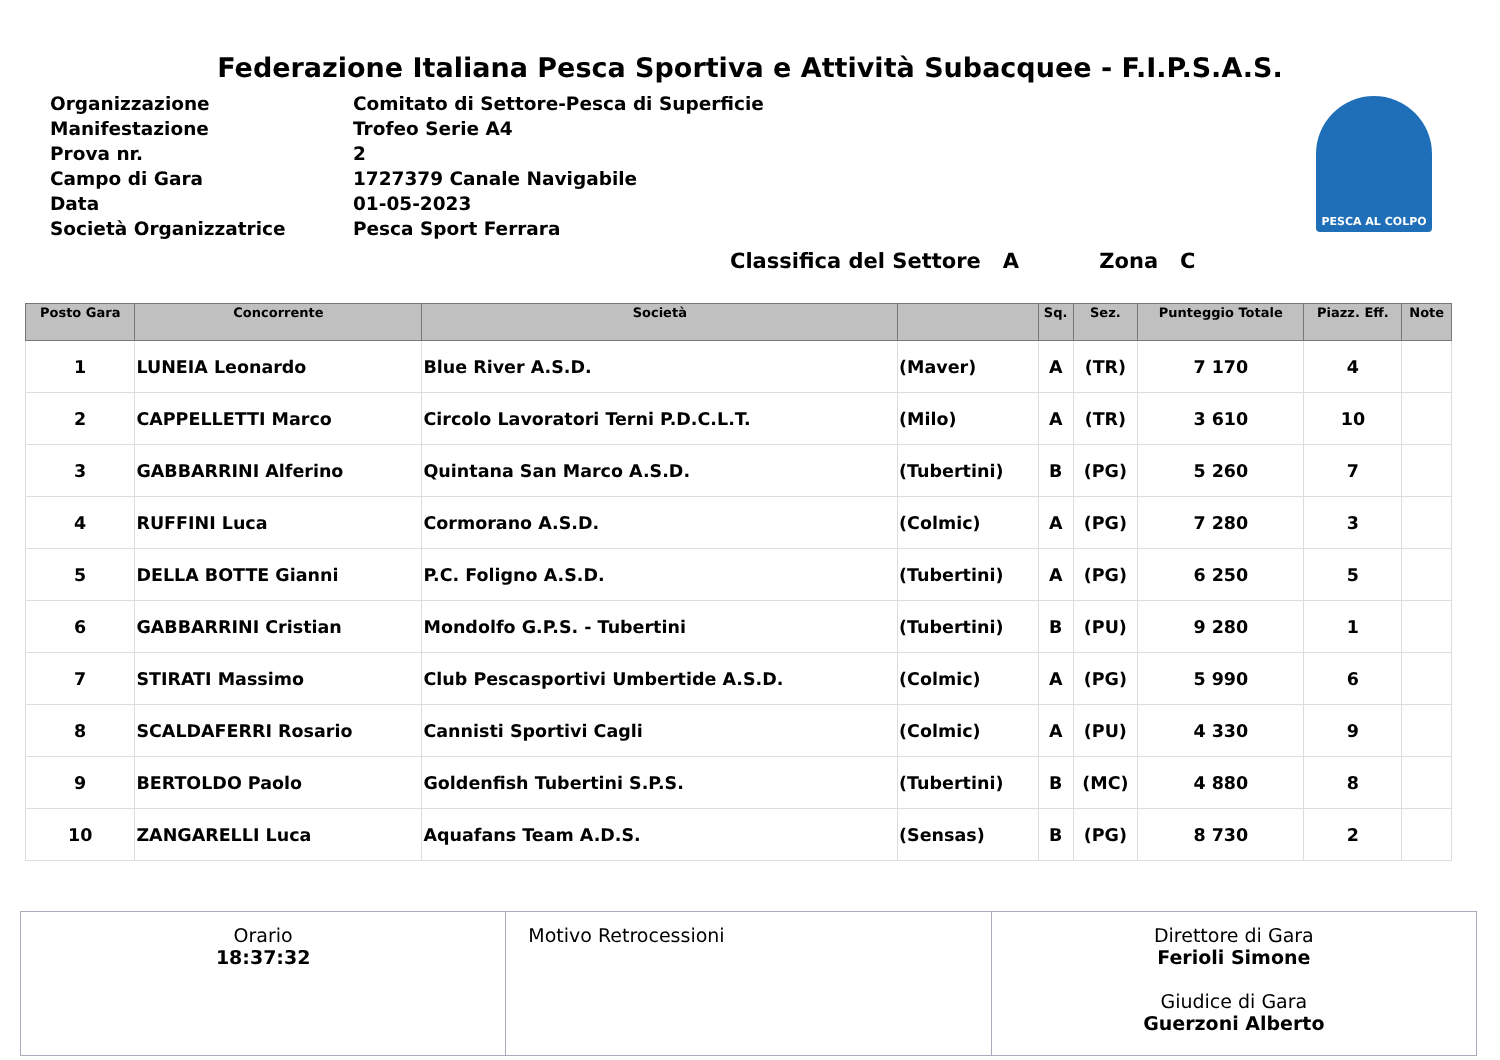Federazione Italiana Pesca Sportiva e Attività Subacquee - F.I.P.S.A.S.
Organizzazione Comitato di Settore-Pesca di Superficie
Manifestazione Trofeo Serie A4
Prova nr. 2
Campo di Gara 1727379 Canale Navigabile
Data 01-05-2023
Società Organizzatrice Pesca Sport Ferrara
PESCA AL COLPO
Classifica del Settore A Zona C
| Posto Gara | Concorrente | Società | | Sq. | Sez. | Punteggio Totale | Piazz. Eff. | Note |
| --- | --- | --- | --- | --- | --- | --- | --- | --- |
| 1 | LUNEIA Leonardo | Blue River A.S.D. | (Maver) | A | (TR) | 7 170 | 4 | |
| 2 | CAPPELLETTI Marco | Circolo Lavoratori Terni P.D.C.L.T. | (Milo) | A | (TR) | 3 610 | 10 | |
| 3 | GABBARRINI Alferino | Quintana San Marco A.S.D. | (Tubertini) | B | (PG) | 5 260 | 7 | |
| 4 | RUFFINI Luca | Cormorano A.S.D. | (Colmic) | A | (PG) | 7 280 | 3 | |
| 5 | DELLA BOTTE Gianni | P.C. Foligno A.S.D. | (Tubertini) | A | (PG) | 6 250 | 5 | |
| 6 | GABBARRINI Cristian | Mondolfo G.P.S. - Tubertini | (Tubertini) | B | (PU) | 9 280 | 1 | |
| 7 | STIRATI Massimo | Club Pescasportivi Umbertide A.S.D. | (Colmic) | A | (PG) | 5 990 | 6 | |
| 8 | SCALDAFERRI Rosario | Cannisti Sportivi Cagli | (Colmic) | A | (PU) | 4 330 | 9 | |
| 9 | BERTOLDO Paolo | Goldenfish Tubertini S.P.S. | (Tubertini) | B | (MC) | 4 880 | 8 | |
| 10 | ZANGARELLI Luca | Aquafans Team A.D.S. | (Sensas) | B | (PG) | 8 730 | 2 | |
| Orario 18:37:32 | Motivo Retrocessioni | Direttore di Gara Ferioli Simone Giudice di Gara Guerzoni Alberto |